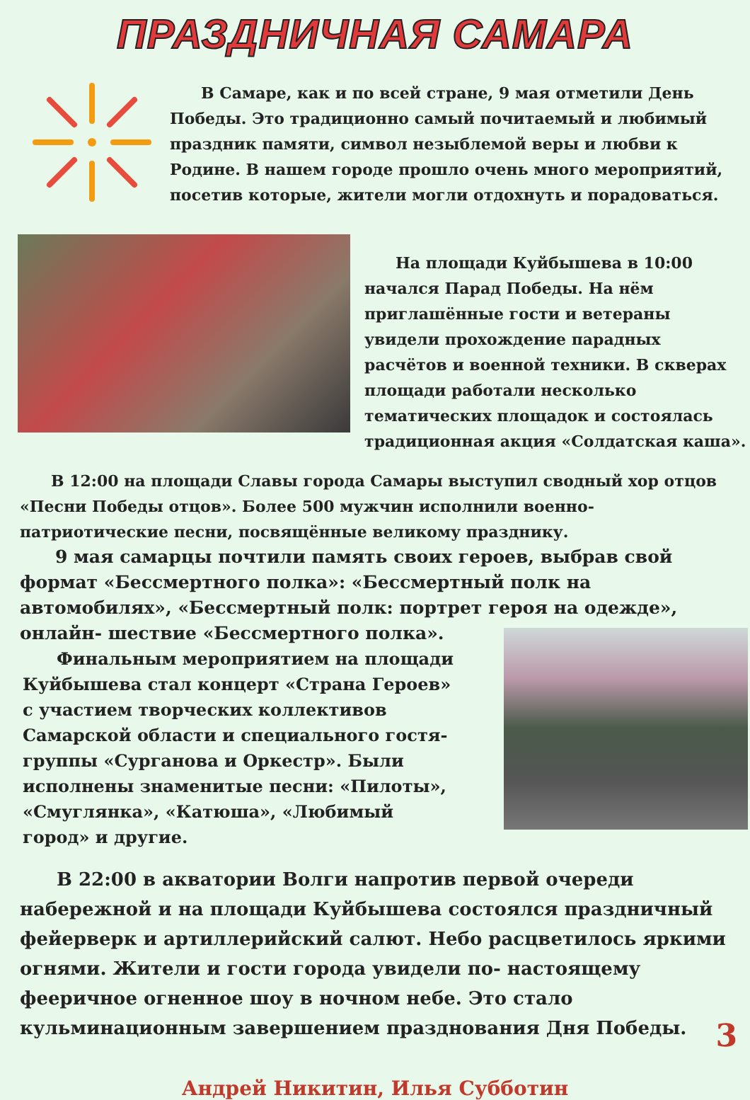ПРАЗДНИЧНАЯ САМАРА
  В Самаре, как и по всей стране, 9 мая отметили День Победы. Это традиционно самый почитаемый и любимый праздник памяти, символ незыблемой веры и любви к Родине. В нашем городе прошло очень много мероприятий, посетив которые, жители могли отдохнуть и порадоваться.
  На площади Куйбышева в 10:00 начался Парад Победы. На нём приглашённые гости и ветераны увидели прохождение парадных расчётов и военной техники. В скверах площади работали несколько тематических площадок и состоялась традиционная акция «Солдатская каша».
  В 12:00 на площади Славы города Самары выступил сводный хор отцов «Песни Победы отцов». Более 500 мужчин исполнили военно-патриотические песни, посвящённые великому празднику.
  9 мая самарцы почтили память своих героев, выбрав свой формат «Бессмертного полка»: «Бессмертный полк на автомобилях», «Бессмертный полк: портрет героя на одежде», онлайн- шествие «Бессмертного полка».
  Финальным мероприятием на площади Куйбышева стал концерт «Страна Героев» с участием творческих коллективов Самарской области и специального гостя- группы «Сурганова и Оркестр». Были исполнены знаменитые песни: «Пилоты», «Смуглянка», «Катюша», «Любимый город» и другие.
  В 22:00 в акватории Волги напротив первой очереди набережной и на площади Куйбышева состоялся праздничный фейерверк и артиллерийский салют. Небо расцветилось яркими огнями. Жители и гости города увидели по- настоящему фееричное огненное шоу в ночном небе. Это стало кульминационным завершением празднования Дня Победы.
Андрей Никитин, Илья Субботин
3